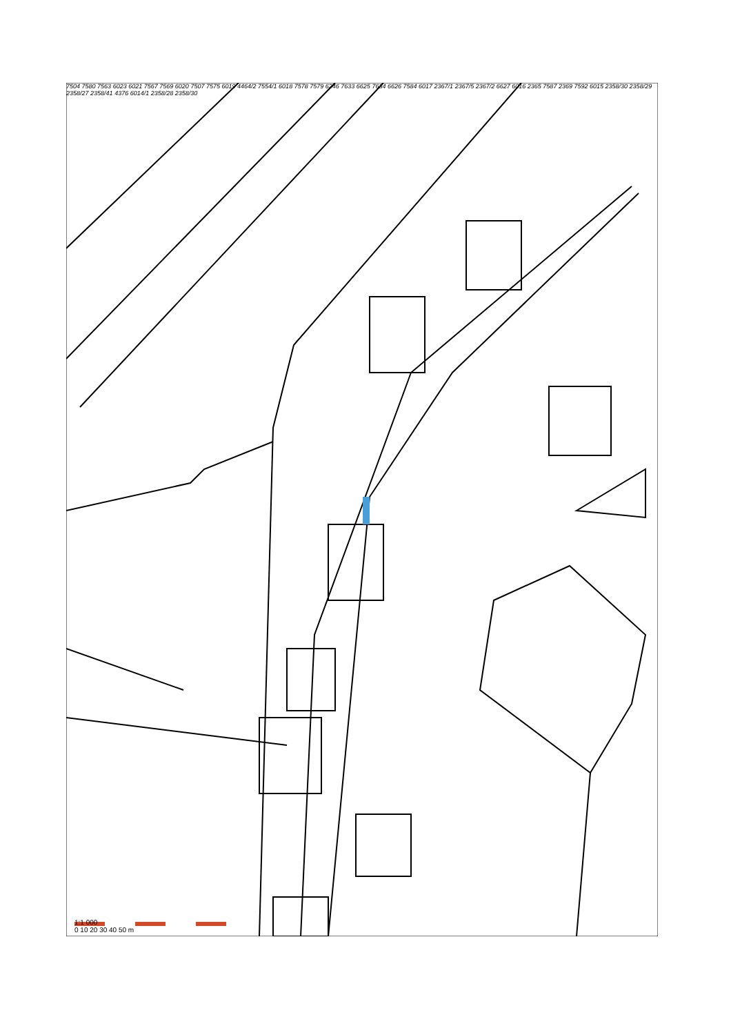7504 7580 7563 6023 6021 7567 7569 6020 7507 7575 6019 4464/2 7554/1 6018 7578 7579 6246 7633 6625 7634 6626 7584 6017 2367/1 2367/5 2367/2 6627 6016 2365 7587 2369 7592 6015 2358/30 2358/29 2358/27 2358/41 4376 6014/1 2358/28 2358/30
1:1 000
0 10 20 30 40 50 m